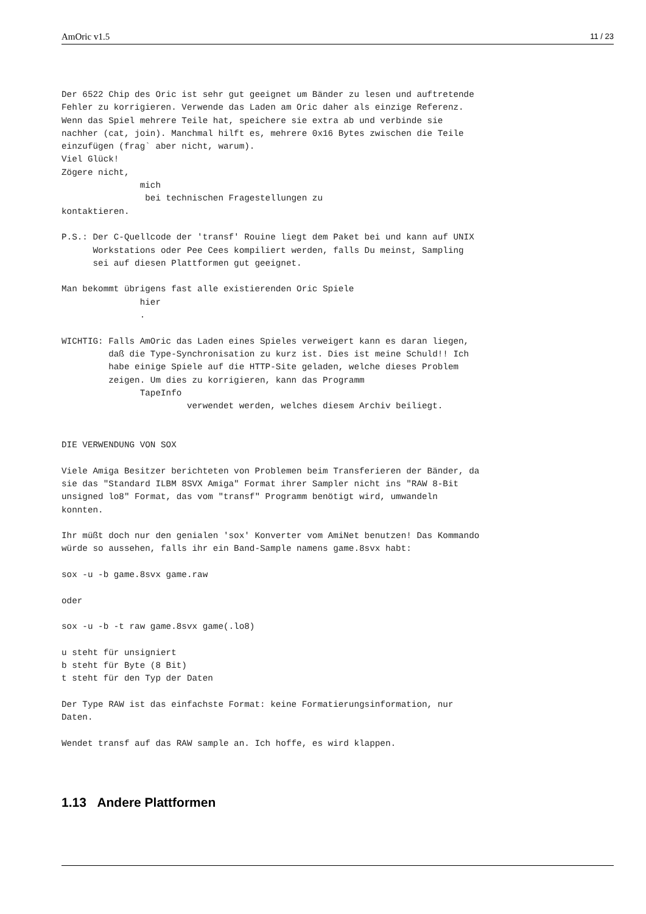AmOric v1.5 11 / 23
Der 6522 Chip des Oric ist sehr gut geeignet um Bänder zu lesen und auftretende
Fehler zu korrigieren. Verwende das Laden am Oric daher als einzige Referenz.
Wenn das Spiel mehrere Teile hat, speichere sie extra ab und verbinde sie
nachher (cat, join). Manchmal hilft es, mehrere 0x16 Bytes zwischen die Teile
einzufügen (frag` aber nicht, warum).
Viel Glück!
Zögere nicht,
               mich
                bei technischen Fragestellungen zu
kontaktieren.

P.S.: Der C-Quellcode der 'transf' Rouine liegt dem Paket bei und kann auf UNIX
      Workstations oder Pee Cees kompiliert werden, falls Du meinst, Sampling
      sei auf diesen Plattformen gut geeignet.

Man bekommt übrigens fast alle existierenden Oric Spiele
               hier
               .

WICHTIG: Falls AmOric das Laden eines Spieles verweigert kann es daran liegen,
         daß die Type-Synchronisation zu kurz ist. Dies ist meine Schuld!! Ich
         habe einige Spiele auf die HTTP-Site geladen, welche dieses Problem
         zeigen. Um dies zu korrigieren, kann das Programm
               TapeInfo
                        verwendet werden, welches diesem Archiv beiliegt.


DIE VERWENDUNG VON SOX

Viele Amiga Besitzer berichteten von Problemen beim Transferieren der Bänder, da
sie das "Standard ILBM 8SVX Amiga" Format ihrer Sampler nicht ins "RAW 8-Bit
unsigned lo8" Format, das vom "transf" Programm benötigt wird, umwandeln
konnten.

Ihr müßt doch nur den genialen 'sox' Konverter vom AmiNet benutzen! Das Kommando
würde so aussehen, falls ihr ein Band-Sample namens game.8svx habt:

sox -u -b game.8svx game.raw

oder

sox -u -b -t raw game.8svx game(.lo8)

u steht für unsigniert
b steht für Byte (8 Bit)
t steht für den Typ der Daten

Der Type RAW ist das einfachste Format: keine Formatierungsinformation, nur
Daten.

Wendet transf auf das RAW sample an. Ich hoffe, es wird klappen.
1.13 Andere Plattformen